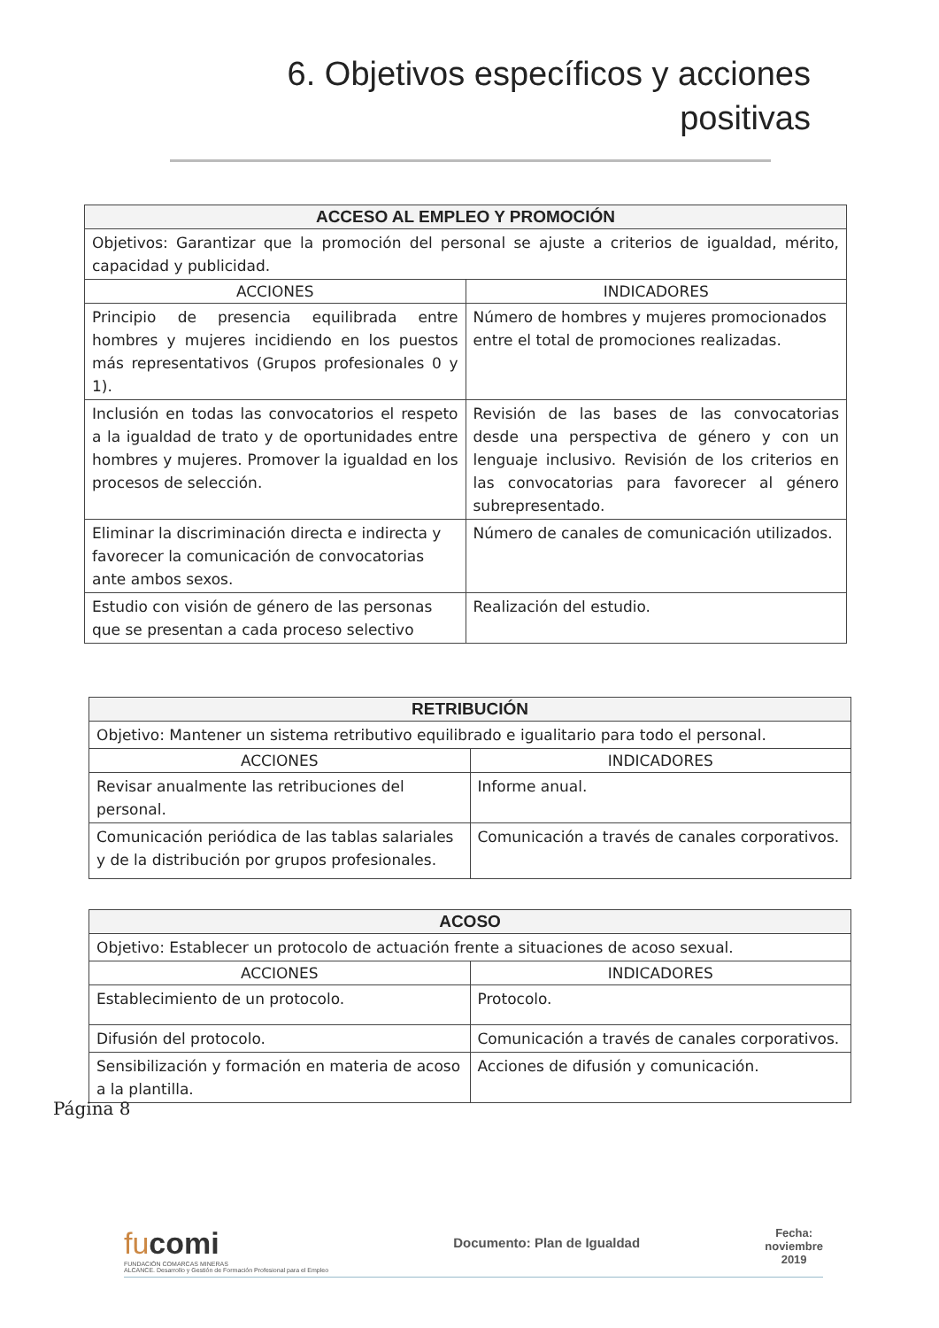6. Objetivos específicos y acciones
positivas
| ACCESO AL EMPLEO Y PROMOCIÓN | |
| --- | --- |
| Objetivos: Garantizar que la promoción del personal se ajuste a criterios de igualdad, mérito, capacidad y publicidad. | |
| ACCIONES | INDICADORES |
| Principio de presencia equilibrada entre hombres y mujeres incidiendo en los puestos más representativos (Grupos profesionales 0 y 1). | Número de hombres y mujeres promocionados entre el total de promociones realizadas. |
| Inclusión en todas las convocatorios el respeto a la igualdad de trato y de oportunidades entre hombres y mujeres. Promover la igualdad en los procesos de selección. | Revisión de las bases de las convocatorias desde una perspectiva de género y con un lenguaje inclusivo. Revisión de los criterios en las convocatorias para favorecer al género subrepresentado. |
| Eliminar la discriminación directa e indirecta y favorecer la comunicación de convocatorias ante ambos sexos. | Número de canales de comunicación utilizados. |
| Estudio con visión de género de las personas que se presentan a cada proceso selectivo | Realización del estudio. |
| RETRIBUCIÓN | |
| --- | --- |
| Objetivo: Mantener un sistema retributivo equilibrado e igualitario para todo el personal. | |
| ACCIONES | INDICADORES |
| Revisar anualmente las retribuciones del personal. | Informe anual. |
| Comunicación periódica de las tablas salariales y de la distribución por grupos profesionales. | Comunicación a través de canales corporativos. |
| ACOSO | |
| --- | --- |
| Objetivo: Establecer un protocolo de actuación frente a situaciones de acoso sexual. | |
| ACCIONES | INDICADORES |
| Establecimiento de un protocolo. | Protocolo. |
| Difusión del protocolo. | Comunicación a través de canales corporativos. |
| Sensibilización y formación en materia de acoso a la plantilla. | Acciones de difusión y comunicación. |
Página 8
fucomi
FUNDACIÓN COMARCAS MINERAS
ALCANCE. Desarrollo y Gestión de Formación Profesional para el Empleo
Documento: Plan de Igualdad
Fecha:
noviembre
2019